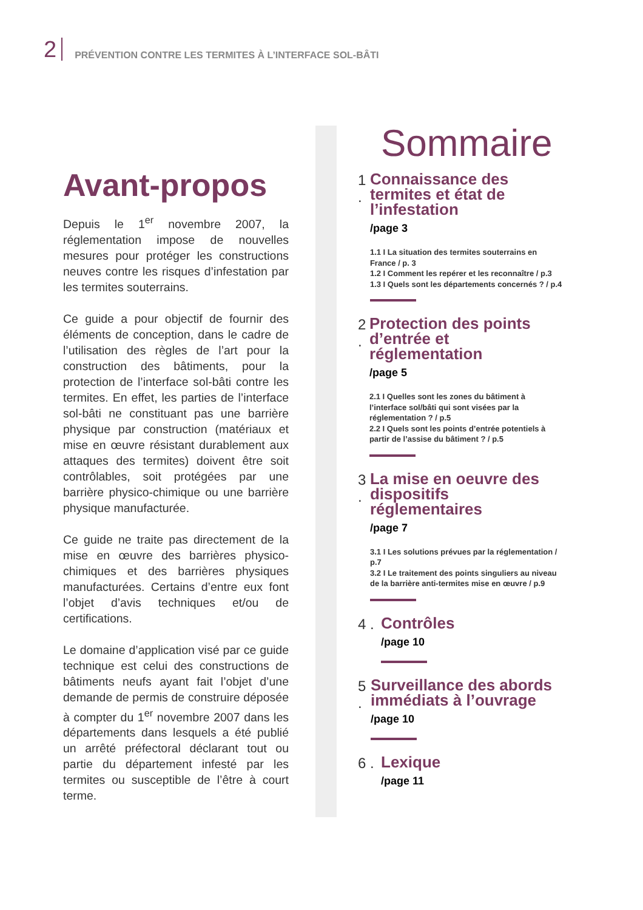2 PRÉVENTION CONTRE LES TERMITES À L’INTERFACE SOL-BÂTI
Avant-propos
Depuis le 1<sup>er</sup> novembre 2007, la réglementation impose de nouvelles mesures pour protéger les constructions neuves contre les risques d’infestation par les termites souterrains.
Ce guide a pour objectif de fournir des éléments de conception, dans le cadre de l’utilisation des règles de l’art pour la construction des bâtiments, pour la protection de l’interface sol-bâti contre les termites. En effet, les parties de l’interface sol-bâti ne constituant pas une barrière physique par construction (matériaux et mise en œuvre résistant durablement aux attaques des termites) doivent être soit contrôlables, soit protégées par une barrière physico-chimique ou une barrière physique manufacturée.
Ce guide ne traite pas directement de la mise en œuvre des barrières physico-chimiques et des barrières physiques manufacturées. Certains d’entre eux font l’objet d’avis techniques et/ou de certifications.
Le domaine d’application visé par ce guide technique est celui des constructions de bâtiments neufs ayant fait l’objet d’une demande de permis de construire déposée à compter du 1<sup>er</sup> novembre 2007 dans les départements dans lesquels a été publié un arrêté préfectoral déclarant tout ou partie du département infesté par les termites ou susceptible de l’être à court terme.
Sommaire
1 .
Connaissance des termites et état de l’infestation
/page 3
1.1 I La situation des termites souterrains en France / p. 3
1.2 I Comment les repérer et les reconnaître / p.3
1.3 I Quels sont les départements concernés ? / p.4
2 .
Protection des points d’entrée et réglementation
/page 5
2.1 I Quelles sont les zones du bâtiment à l’interface sol/bâti qui sont visées par la réglementation ? / p.5
2.2 I Quels sont les points d’entrée potentiels à partir de l’assise du bâtiment ? / p.5
3 .
La mise en oeuvre des dispositifs réglementaires
/page 7
3.1 I Les solutions prévues par la réglementation / p.7
3.2 I Le traitement des points singuliers au niveau de la barrière anti-termites mise en œuvre / p.9
4 .
Contrôles
/page 10
5 .
Surveillance des abords immédiats à l’ouvrage
/page 10
6 .
Lexique
/page 11